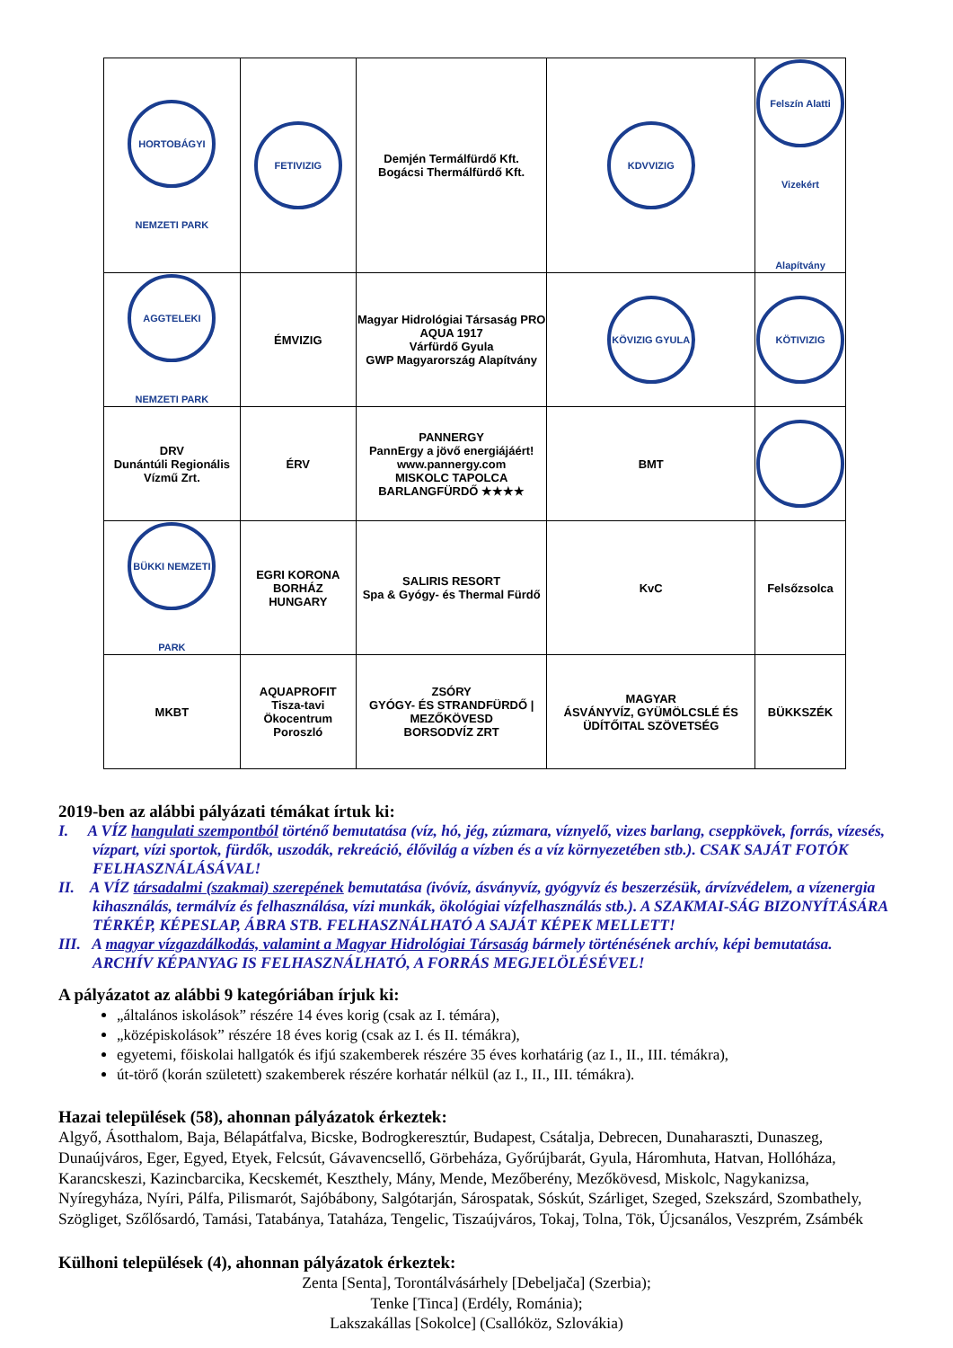| HORTOBÁGYI NEMZETI PARK | FETIVIZIG | Demjén Termálfürdő Kft. Bogácsi Thermálfürdő Kft. | KDVVIZIG | Felszín Alatti Vizekért Alapítvány |
| AGGTELEKI NEMZETI PARK | ÉMVIZIG | Magyar Hidrológiai Társaság PRO AQUA 1917 Várfürdő Gyula GWP Magyarország Alapítvány | KÖVIZIG GYULA | KÖTIVIZIG |
| DRV Dunántúli Regionális Vízmű Zrt. | ÉRV | PANNERGY PannErgy a jövő energiájáért! www.pannergy.com MISKOLC TAPOLCA BARLANGFÜRDŐ ★★★★ | BMT | |
| BÜKKI NEMZETI PARK | EGRI KORONA BORHÁZ HUNGARY | SALIRIS RESORT Spa & Gyógy- és Thermal Fürdő | KvC | Felsőzsolca |
| MKBT | AQUAPROFIT Tisza-tavi Ökocentrum Poroszló | ZSÓRY GYÓGY- ÉS STRANDFÜRDŐ / MEZŐKÖVESD BORSODVÍZ ZRT | MAGYAR ÁSVÁNYVÍZ, GYÜMÖLCSLÉ ÉS ÜDÍTŐITAL SZÖVETSÉG | BÜKKSZÉK |
2019-ben az alábbi pályázati témákat írtuk ki:
I. A VÍZ hangulati szempontból történő bemutatása (víz, hó, jég, zúzmara, víznyelő, vizes barlang, cseppkövek, forrás, vízesés, vízpart, vízi sportok, fürdők, uszodák, rekreáció, élővilág a vízben és a víz környezetében stb.). CSAK SAJÁT FOTÓK FELHASZNÁLÁSÁVAL!
II. A VÍZ társadalmi (szakmai) szerepének bemutatása (ivóvíz, ásványvíz, gyógyvíz és beszerzésük, árvízvédelem, a vízenergia kihasználás, termálvíz és felhasználása, vízi munkák, ökológiai vízfelhasználás stb.). A SZAKMAI-SÁG BIZONYÍTÁSÁRA TÉRKÉP, KÉPESLAP, ÁBRA STB. FELHASZNÁLHATÓ A SAJÁT KÉPEK MELLETT!
III. A magyar vízgazdálkodás, valamint a Magyar Hidrológiai Társaság bármely történésének archív, képi bemutatása. ARCHÍV KÉPANYAG IS FELHASZNÁLHATÓ, A FORRÁS MEGJELÖLÉSÉVEL!
A pályázatot az alábbi 9 kategóriában írjuk ki:
„általános iskolások” részére 14 éves korig (csak az I. témára),
„középiskolások” részére 18 éves korig (csak az I. és II. témákra),
egyetemi, főiskolai hallgatók és ifjú szakemberek részére 35 éves korhatárig (az I., II., III. témákra),
út-törő (korán született) szakemberek részére korhatár nélkül (az I., II., III. témákra).
Hazai települések (58), ahonnan pályázatok érkeztek:
Algyő, Ásotthalom, Baja, Bélapátfalva, Bicske, Bodrogkeresztúr, Budapest, Csátalja, Debrecen, Dunaharaszti, Dunaszeg, Dunaújváros, Eger, Egyed, Etyek, Felcsút, Gávavencsellő, Görbeháza, Győrújbarát, Gyula, Háromhuta, Hatvan, Hollóháza, Karancskeszi, Kazincbarcika, Kecskemét, Keszthely, Mány, Mende, Mezőberény, Mezőkövesd, Miskolc, Nagykanizsa, Nyíregyháza, Nyíri, Pálfa, Pilismarót, Sajóbábony, Salgótarján, Sárospatak, Sóskút, Szárliget, Szeged, Szekszárd, Szombathely, Szögliget, Szőlősardó, Tamási, Tatabánya, Tataháza, Tengelic, Tiszaújváros, Tokaj, Tolna, Tök, Újcsanálos, Veszprém, Zsámbék
Külhoni települések (4), ahonnan pályázatok érkeztek:
Zenta [Senta], Torontálvásárhely [Debeljača] (Szerbia);
Tenke [Tinca] (Erdély, Románia);
Lakszakállas [Sokolce] (Csallóköz, Szlovákia)